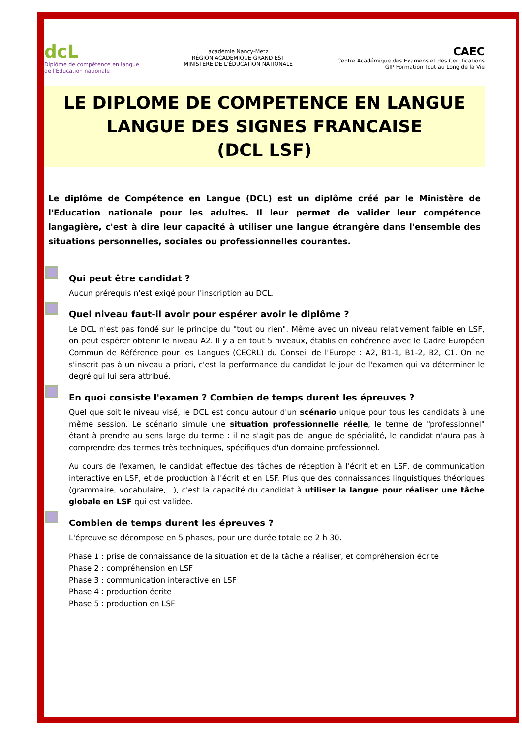dcL
Diplôme de compétence en langue
de l'Éducation nationale
académie Nancy-Metz
RÉGION ACADÉMIQUE GRAND EST
MINISTÈRE DE L'ÉDUCATION NATIONALE
CAEC
Centre Académique des Examens et des Certifications
GIP Formation Tout au Long de la Vie
LE DIPLOME DE COMPETENCE EN LANGUE
LANGUE DES SIGNES FRANCAISE
(DCL LSF)
Le diplôme de Compétence en Langue (DCL) est un diplôme créé par le Ministère de l'Education nationale pour les adultes. Il leur permet de valider leur compétence langagière, c'est à dire leur capacité à utiliser une langue étrangère dans l'ensemble des situations personnelles, sociales ou professionnelles courantes.
Qui peut être candidat ?
Aucun prérequis n'est exigé pour l'inscription au DCL.
Quel niveau faut-il avoir pour espérer avoir le diplôme ?
Le DCL n'est pas fondé sur le principe du "tout ou rien". Même avec un niveau relativement faible en LSF, on peut espérer obtenir le niveau A2. Il y a en tout 5 niveaux, établis en cohérence avec le Cadre Européen Commun de Référence pour les Langues (CECRL) du Conseil de l'Europe : A2, B1-1, B1-2, B2, C1. On ne s'inscrit pas à un niveau a priori, c'est la performance du candidat le jour de l'examen qui va déterminer le degré qui lui sera attribué.
En quoi consiste l'examen ? Combien de temps durent les épreuves ?
Quel que soit le niveau visé, le DCL est conçu autour d'un scénario unique pour tous les candidats à une même session. Le scénario simule une situation professionnelle réelle, le terme de "professionnel" étant à prendre au sens large du terme : il ne s'agit pas de langue de spécialité, le candidat n'aura pas à comprendre des termes très techniques, spécifiques d'un domaine professionnel.
Au cours de l'examen, le candidat effectue des tâches de réception à l'écrit et en LSF, de communication interactive en LSF, et de production à l'écrit et en LSF. Plus que des connaissances linguistiques théoriques (grammaire, vocabulaire,...), c'est la capacité du candidat à utiliser la langue pour réaliser une tâche globale en LSF qui est validée.
Combien de temps durent les épreuves ?
L'épreuve se décompose en 5 phases, pour une durée totale de 2 h 30.
Phase 1 : prise de connaissance de la situation et de la tâche à réaliser, et compréhension écrite
Phase 2 : compréhension en LSF
Phase 3 : communication interactive en LSF
Phase 4 : production écrite
Phase 5 : production en LSF